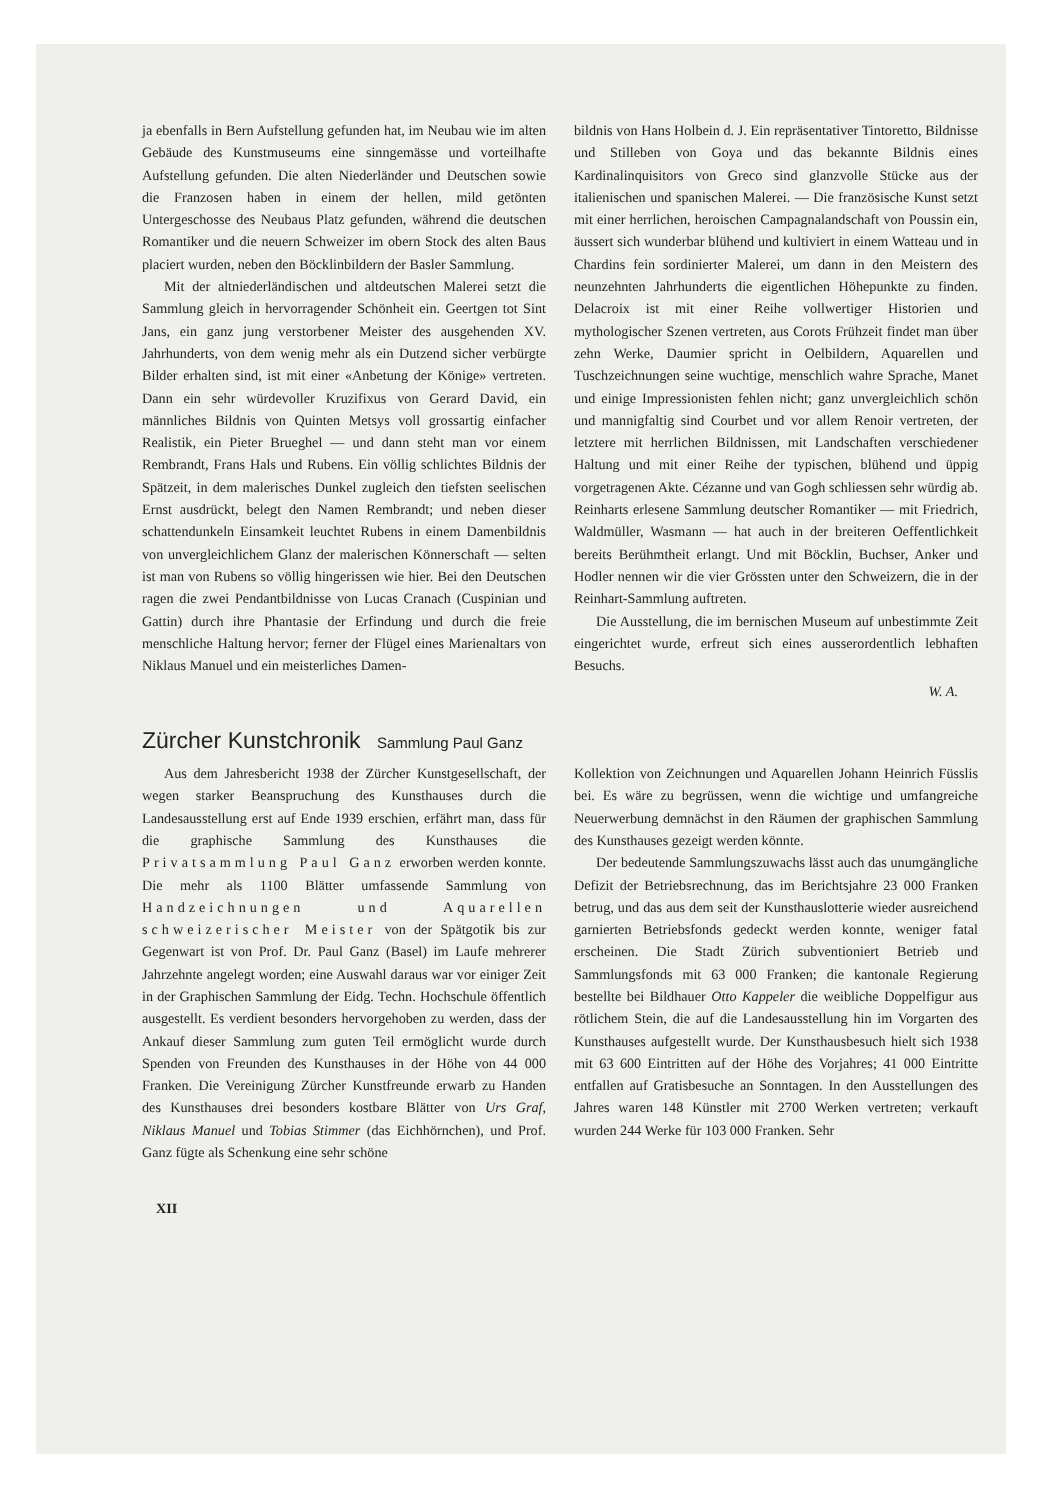ja ebenfalls in Bern Aufstellung gefunden hat, im Neubau wie im alten Gebäude des Kunstmuseums eine sinngemässe und vorteilhafte Aufstellung gefunden. Die alten Niederländer und Deutschen sowie die Franzosen haben in einem der hellen, mild getönten Untergeschosse des Neubaus Platz gefunden, während die deutschen Romantiker und die neuern Schweizer im obern Stock des alten Baus placiert wurden, neben den Böcklinbildern der Basler Sammlung.
Mit der altniederländischen und altdeutschen Malerei setzt die Sammlung gleich in hervorragender Schönheit ein. Geertgen tot Sint Jans, ein ganz jung verstorbener Meister des ausgehenden XV. Jahrhunderts, von dem wenig mehr als ein Dutzend sicher verbürgte Bilder erhalten sind, ist mit einer «Anbetung der Könige» vertreten. Dann ein sehr würdevoller Kruzifixus von Gerard David, ein männliches Bildnis von Quinten Metsys voll grossartig einfacher Realistik, ein Pieter Brueghel — und dann steht man vor einem Rembrandt, Frans Hals und Rubens. Ein völlig schlichtes Bildnis der Spätzeit, in dem malerisches Dunkel zugleich den tiefsten seelischen Ernst ausdrückt, belegt den Namen Rembrandt; und neben dieser schattendunkeln Einsamkeit leuchtet Rubens in einem Damenbildnis von unvergleichlichem Glanz der malerischen Könnerschaft — selten ist man von Rubens so völlig hingerissen wie hier. Bei den Deutschen ragen die zwei Pendantbildnisse von Lucas Cranach (Cuspinian und Gattin) durch ihre Phantasie der Erfindung und durch die freie menschliche Haltung hervor; ferner der Flügel eines Marienaltars von Niklaus Manuel und ein meisterliches Damen-
bildnis von Hans Holbein d. J. Ein repräsentativer Tintoretto, Bildnisse und Stilleben von Goya und das bekannte Bildnis eines Kardinalinquisitors von Greco sind glanzvolle Stücke aus der italienischen und spanischen Malerei. — Die französische Kunst setzt mit einer herrlichen, heroischen Campagnalandschaft von Poussin ein, äussert sich wunderbar blühend und kultiviert in einem Watteau und in Chardins fein sordinierter Malerei, um dann in den Meistern des neunzehnten Jahrhunderts die eigentlichen Höhepunkte zu finden. Delacroix ist mit einer Reihe vollwertiger Historien und mythologischer Szenen vertreten, aus Corots Frühzeit findet man über zehn Werke, Daumier spricht in Oelbildern, Aquarellen und Tuschzeichnungen seine wuchtige, menschlich wahre Sprache, Manet und einige Impressionisten fehlen nicht; ganz unvergleichlich schön und mannigfaltig sind Courbet und vor allem Renoir vertreten, der letztere mit herrlichen Bildnissen, mit Landschaften verschiedener Haltung und mit einer Reihe der typischen, blühend und üppig vorgetragenen Akte. Cézanne und van Gogh schliessen sehr würdig ab. Reinharts erlesene Sammlung deutscher Romantiker — mit Friedrich, Waldmüller, Wasmann — hat auch in der breiteren Oeffentlichkeit bereits Berühmtheit erlangt. Und mit Böcklin, Buchser, Anker und Hodler nennen wir die vier Grössten unter den Schweizern, die in der Reinhart-Sammlung auftreten.
Die Ausstellung, die im bernischen Museum auf unbestimmte Zeit eingerichtet wurde, erfreut sich eines ausserordentlich lebhaften Besuchs.
W. A.
Zürcher Kunstchronik Sammlung Paul Ganz
Aus dem Jahresbericht 1938 der Zürcher Kunstgesellschaft, der wegen starker Beanspruchung des Kunsthauses durch die Landesausstellung erst auf Ende 1939 erschien, erfährt man, dass für die graphische Sammlung des Kunsthauses die Privatsammlung Paul Ganz erworben werden konnte. Die mehr als 1100 Blätter umfassende Sammlung von Handzeichnungen und Aquarellen schweizerischer Meister von der Spätgotik bis zur Gegenwart ist von Prof. Dr. Paul Ganz (Basel) im Laufe mehrerer Jahrzehnte angelegt worden; eine Auswahl daraus war vor einiger Zeit in der Graphischen Sammlung der Eidg. Techn. Hochschule öffentlich ausgestellt. Es verdient besonders hervorgehoben zu werden, dass der Ankauf dieser Sammlung zum guten Teil ermöglicht wurde durch Spenden von Freunden des Kunsthauses in der Höhe von 44 000 Franken. Die Vereinigung Zürcher Kunstfreunde erwarb zu Handen des Kunsthauses drei besonders kostbare Blätter von Urs Graf, Niklaus Manuel und Tobias Stimmer (das Eichhörnchen), und Prof. Ganz fügte als Schenkung eine sehr schöne
Kollektion von Zeichnungen und Aquarellen Johann Heinrich Füsslis bei. Es wäre zu begrüssen, wenn die wichtige und umfangreiche Neuerwerbung demnächst in den Räumen der graphischen Sammlung des Kunsthauses gezeigt werden könnte.
Der bedeutende Sammlungszuwachs lässt auch das unumgängliche Defizit der Betriebsrechnung, das im Berichtsjahre 23 000 Franken betrug, und das aus dem seit der Kunsthauslotterie wieder ausreichend garnierten Betriebsfonds gedeckt werden konnte, weniger fatal erscheinen. Die Stadt Zürich subventioniert Betrieb und Sammlungsfonds mit 63 000 Franken; die kantonale Regierung bestellte bei Bildhauer Otto Kappeler die weibliche Doppelfigur aus rötlichem Stein, die auf die Landesausstellung hin im Vorgarten des Kunsthauses aufgestellt wurde. Der Kunsthausbesuch hielt sich 1938 mit 63 600 Eintritten auf der Höhe des Vorjahres; 41 000 Eintritte entfallen auf Gratisbesuche an Sonntagen. In den Ausstellungen des Jahres waren 148 Künstler mit 2700 Werken vertreten; verkauft wurden 244 Werke für 103 000 Franken. Sehr
XII